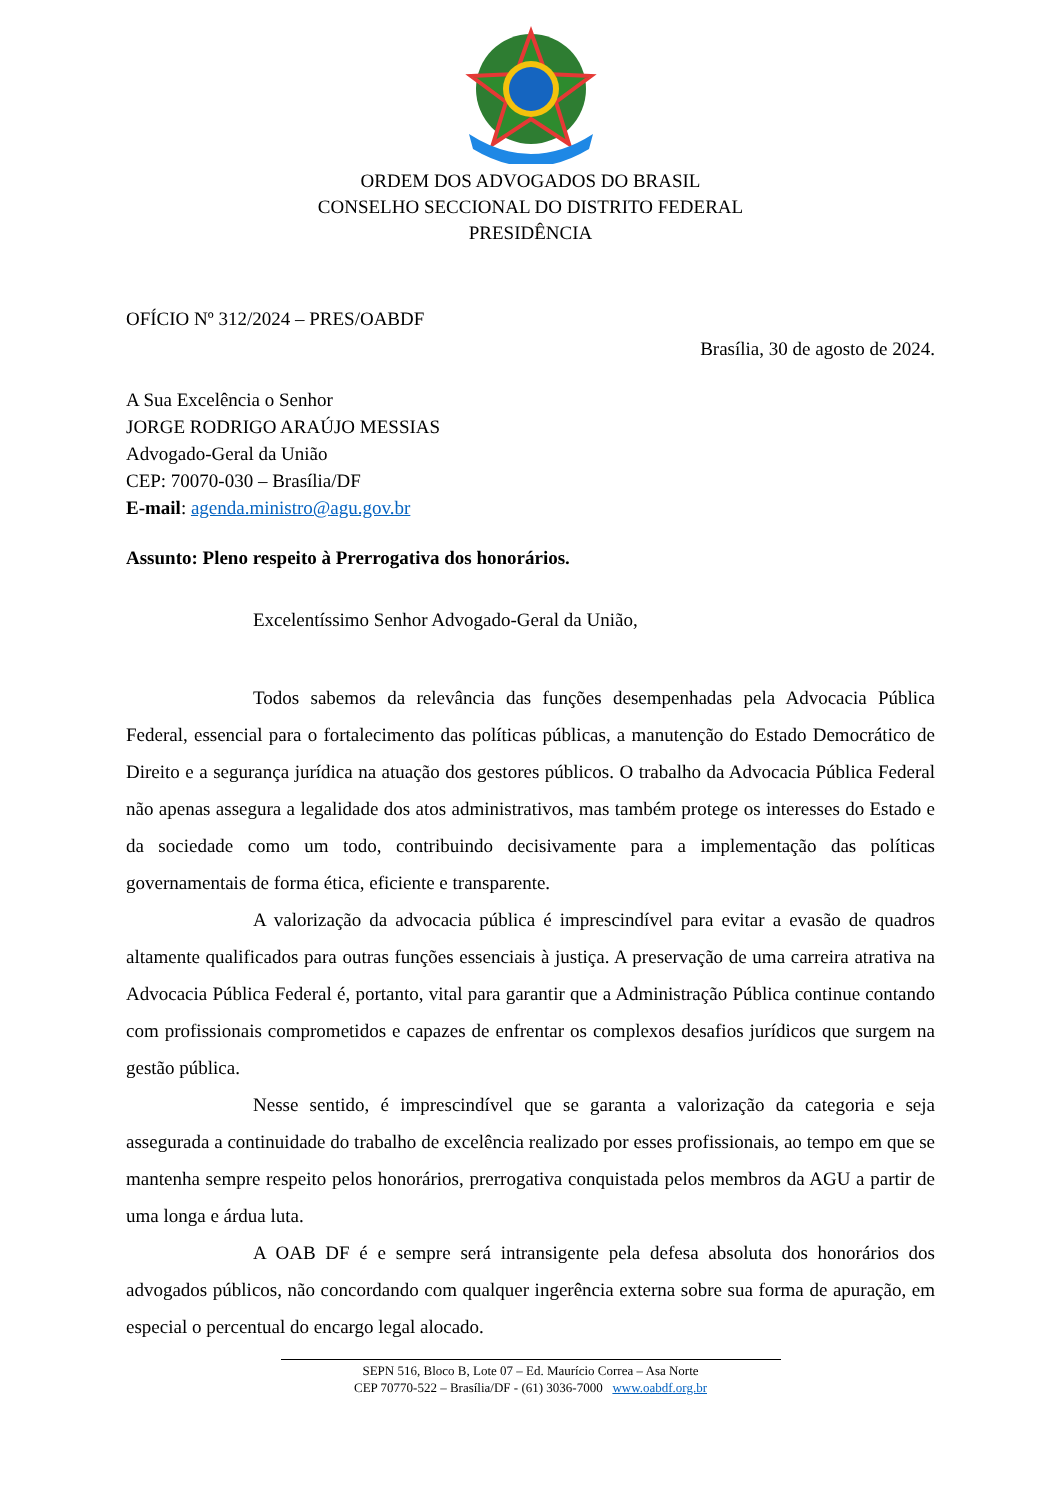ORDEM DOS ADVOGADOS DO BRASIL
CONSELHO SECCIONAL DO DISTRITO FEDERAL
PRESIDÊNCIA
OFÍCIO Nº 312/2024 – PRES/OABDF
Brasília, 30 de agosto de 2024.
A Sua Excelência o Senhor
JORGE RODRIGO ARAÚJO MESSIAS
Advogado-Geral da União
CEP: 70070-030 – Brasília/DF
E-mail: agenda.ministro@agu.gov.br
Assunto: Pleno respeito à Prerrogativa dos honorários.
Excelentíssimo Senhor Advogado-Geral da União,
Todos sabemos da relevância das funções desempenhadas pela Advocacia Pública Federal, essencial para o fortalecimento das políticas públicas, a manutenção do Estado Democrático de Direito e a segurança jurídica na atuação dos gestores públicos. O trabalho da Advocacia Pública Federal não apenas assegura a legalidade dos atos administrativos, mas também protege os interesses do Estado e da sociedade como um todo, contribuindo decisivamente para a implementação das políticas governamentais de forma ética, eficiente e transparente.
A valorização da advocacia pública é imprescindível para evitar a evasão de quadros altamente qualificados para outras funções essenciais à justiça. A preservação de uma carreira atrativa na Advocacia Pública Federal é, portanto, vital para garantir que a Administração Pública continue contando com profissionais comprometidos e capazes de enfrentar os complexos desafios jurídicos que surgem na gestão pública.
Nesse sentido, é imprescindível que se garanta a valorização da categoria e seja assegurada a continuidade do trabalho de excelência realizado por esses profissionais, ao tempo em que se mantenha sempre respeito pelos honorários, prerrogativa conquistada pelos membros da AGU a partir de uma longa e árdua luta.
A OAB DF é e sempre será intransigente pela defesa absoluta dos honorários dos advogados públicos, não concordando com qualquer ingerência externa sobre sua forma de apuração, em especial o percentual do encargo legal alocado.
SEPN 516, Bloco B, Lote 07 – Ed. Maurício Correa – Asa Norte
CEP 70770-522 – Brasília/DF - (61) 3036-7000 www.oabdf.org.br